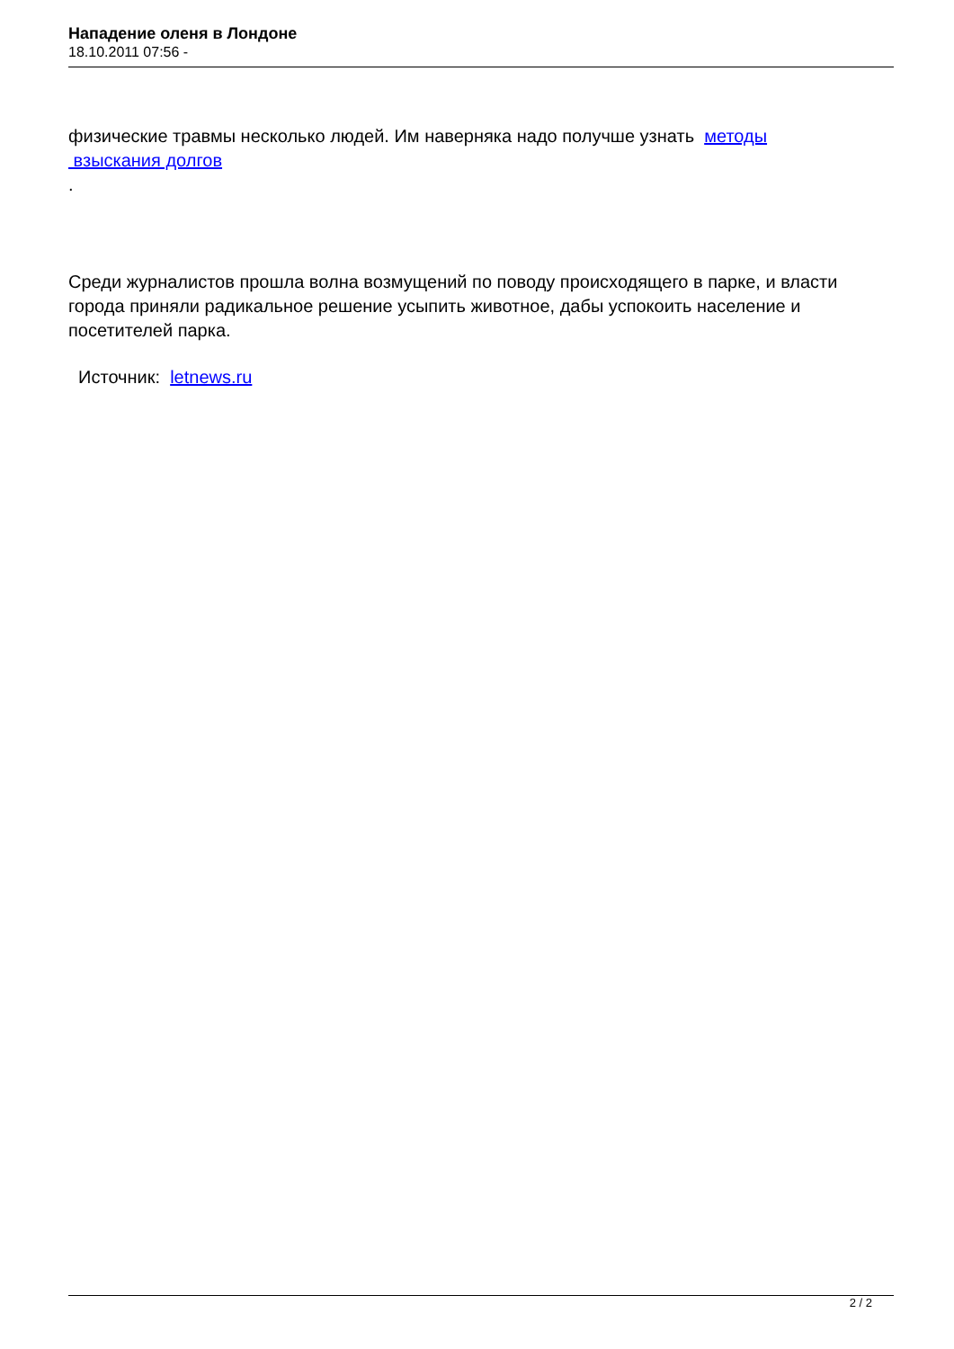Нападение оленя в Лондоне
18.10.2011 07:56 -
физические травмы несколько людей. Им наверняка надо получше узнать методы
взыскания долгов
.
Среди журналистов прошла волна возмущений по поводу происходящего в парке, и власти города приняли радикальное решение усыпить животное, дабы успокоить население и посетителей парка.
Источник: letnews.ru
2 / 2